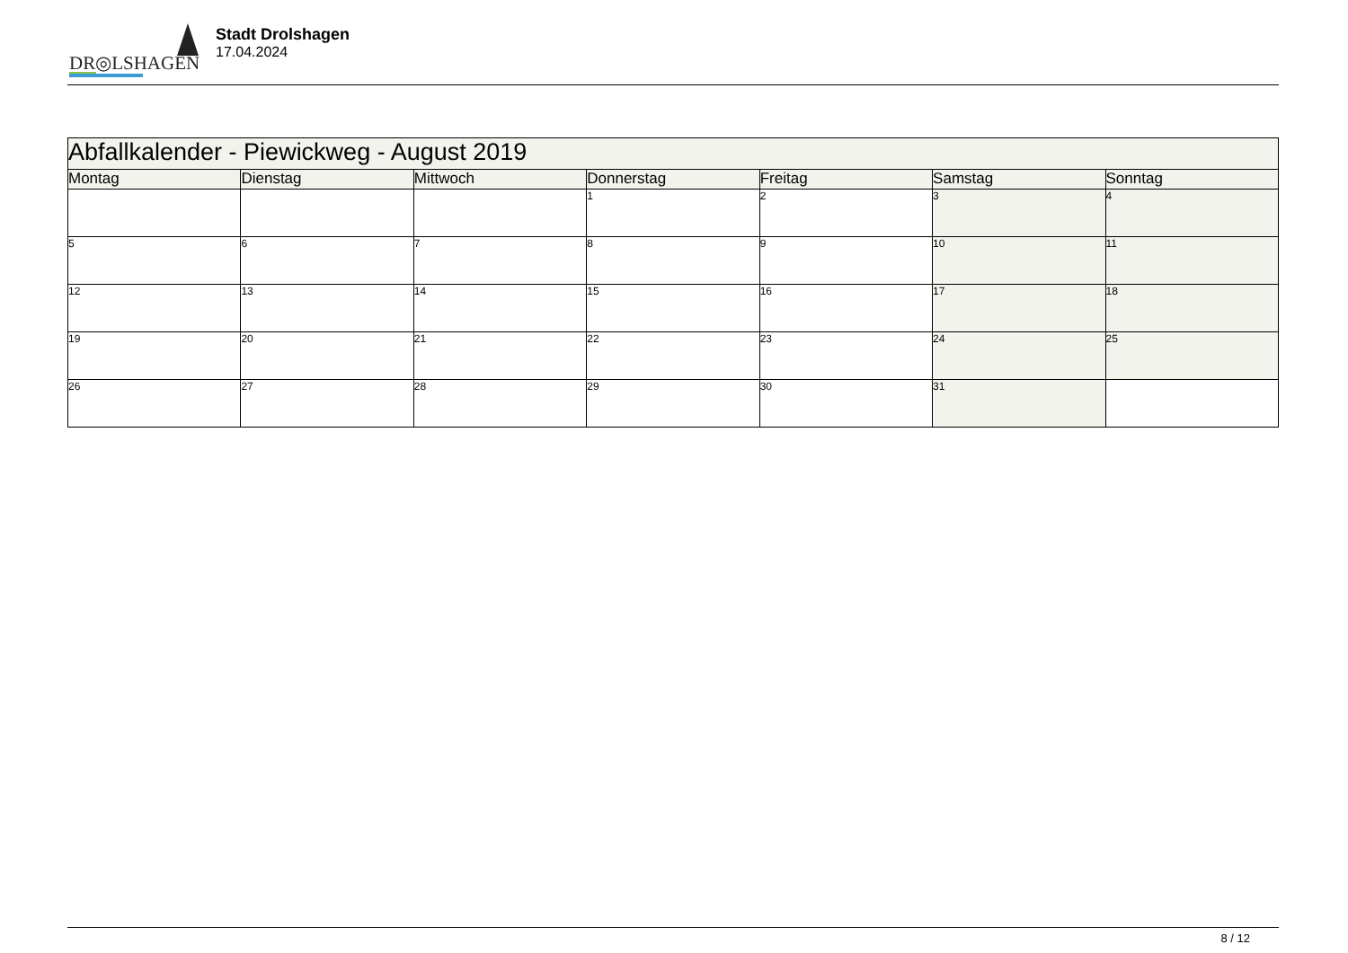DR◎LSHAGEN
Stadt Drolshagen
17.04.2024
| Abfallkalender - Piewickweg - August 2019 | | | | | | |
| Montag | Dienstag | Mittwoch | Donnerstag | Freitag | Samstag | Sonntag |
| | | | 1 | 2 | 3 | 4 |
| 5 | 6 | 7 | 8 | 9 | 10 | 11 |
| 12 | 13 | 14 | 15 | 16 | 17 | 18 |
| 19 | 20 | 21 | 22 | 23 | 24 | 25 |
| 26 | 27 | 28 | 29 | 30 | 31 | |
8 / 12